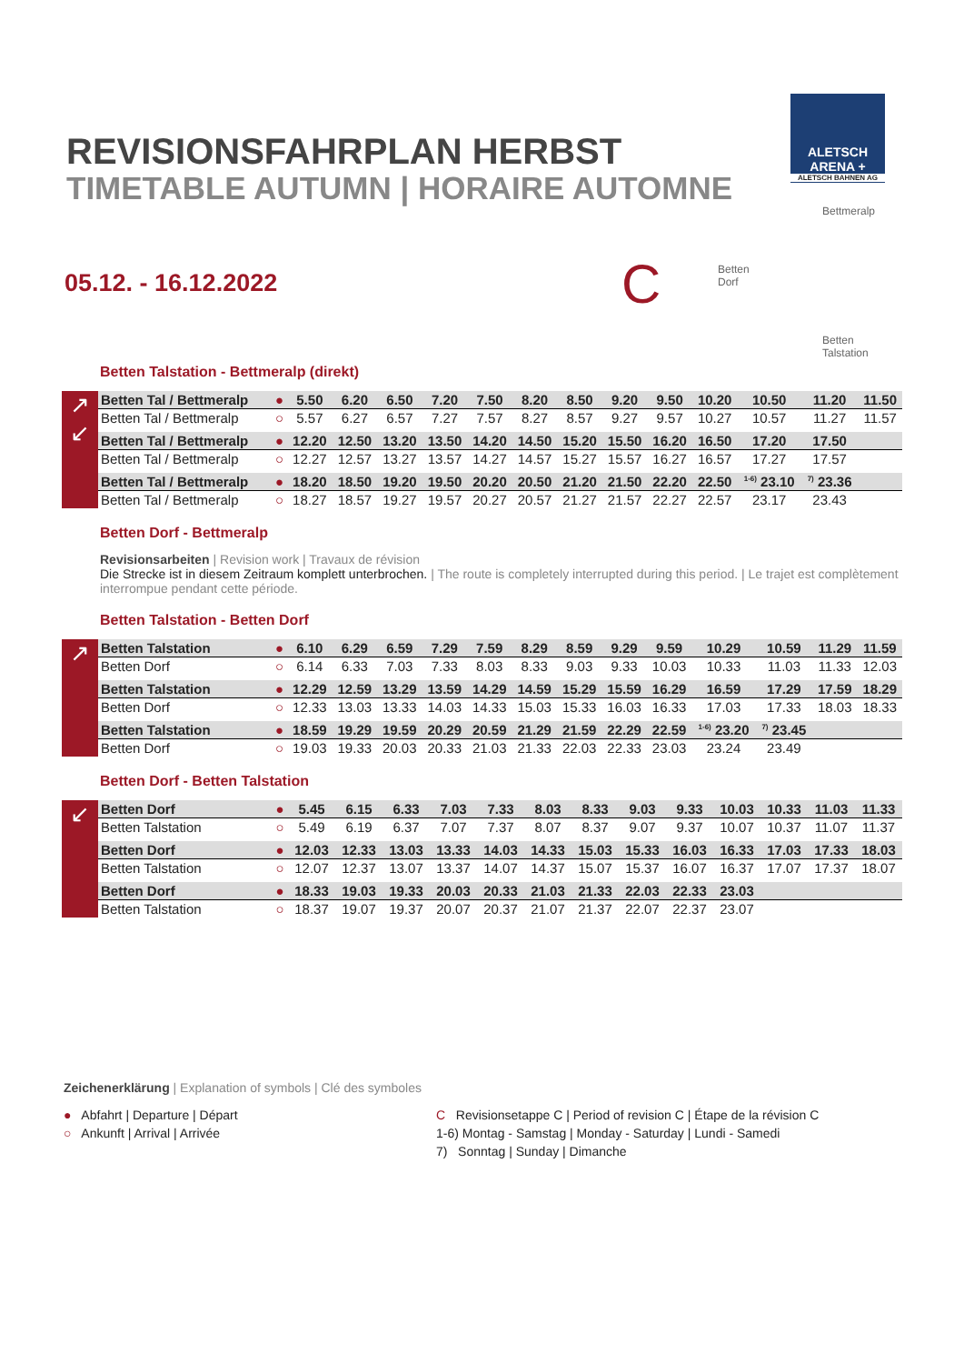ALETSCH
ARENA +
ALETSCH BAHNEN AG
REVISIONSFAHRPLAN HERBST
TIMETABLE AUTUMN | HORAIRE AUTOMNE
05.12. - 16.12.2022 C
Bettmeralp
Betten
Dorf
Betten
Talstation
Betten Talstation - Bettmeralp (direkt)
↗
↙
| Betten Tal / Bettmeralp | ● | 5.50 | 6.20 | 6.50 | 7.20 | 7.50 | 8.20 | 8.50 | 9.20 | 9.50 | 10.20 | 10.50 | 11.20 | 11.50 |
| Betten Tal / Bettmeralp | ○ | 5.57 | 6.27 | 6.57 | 7.27 | 7.57 | 8.27 | 8.57 | 9.27 | 9.57 | 10.27 | 10.57 | 11.27 | 11.57 |
| Betten Tal / Bettmeralp | ● | 12.20 | 12.50 | 13.20 | 13.50 | 14.20 | 14.50 | 15.20 | 15.50 | 16.20 | 16.50 | 17.20 | 17.50 | |
| Betten Tal / Bettmeralp | ○ | 12.27 | 12.57 | 13.27 | 13.57 | 14.27 | 14.57 | 15.27 | 15.57 | 16.27 | 16.57 | 17.27 | 17.57 | |
| Betten Tal / Bettmeralp | ● | 18.20 | 18.50 | 19.20 | 19.50 | 20.20 | 20.50 | 21.20 | 21.50 | 22.20 | 22.50 | <sup>1-6)</sup> 23.10 | <sup>7)</sup> 23.36 | |
| Betten Tal / Bettmeralp | ○ | 18.27 | 18.57 | 19.27 | 19.57 | 20.27 | 20.57 | 21.27 | 21.57 | 22.27 | 22.57 | 23.17 | 23.43 | |
Betten Dorf - Bettmeralp
Revisionsarbeiten | Revision work | Travaux de révision
Die Strecke ist in diesem Zeitraum komplett unterbrochen. | The route is completely interrupted during this period. | Le trajet est complètement interrompue pendant cette période.
Betten Talstation - Betten Dorf
↗
| Betten Talstation | ● | 6.10 | 6.29 | 6.59 | 7.29 | 7.59 | 8.29 | 8.59 | 9.29 | 9.59 | 10.29 | 10.59 | 11.29 | 11.59 |
| Betten Dorf | ○ | 6.14 | 6.33 | 7.03 | 7.33 | 8.03 | 8.33 | 9.03 | 9.33 | 10.03 | 10.33 | 11.03 | 11.33 | 12.03 |
| Betten Talstation | ● | 12.29 | 12.59 | 13.29 | 13.59 | 14.29 | 14.59 | 15.29 | 15.59 | 16.29 | 16.59 | 17.29 | 17.59 | 18.29 |
| Betten Dorf | ○ | 12.33 | 13.03 | 13.33 | 14.03 | 14.33 | 15.03 | 15.33 | 16.03 | 16.33 | 17.03 | 17.33 | 18.03 | 18.33 |
| Betten Talstation | ● | 18.59 | 19.29 | 19.59 | 20.29 | 20.59 | 21.29 | 21.59 | 22.29 | 22.59 | <sup>1-6)</sup> 23.20 | <sup>7)</sup> 23.45 | | |
| Betten Dorf | ○ | 19.03 | 19.33 | 20.03 | 20.33 | 21.03 | 21.33 | 22.03 | 22.33 | 23.03 | 23.24 | 23.49 | | |
Betten Dorf - Betten Talstation
↙
| Betten Dorf | ● | 5.45 | 6.15 | 6.33 | 7.03 | 7.33 | 8.03 | 8.33 | 9.03 | 9.33 | 10.03 | 10.33 | 11.03 | 11.33 |
| Betten Talstation | ○ | 5.49 | 6.19 | 6.37 | 7.07 | 7.37 | 8.07 | 8.37 | 9.07 | 9.37 | 10.07 | 10.37 | 11.07 | 11.37 |
| Betten Dorf | ● | 12.03 | 12.33 | 13.03 | 13.33 | 14.03 | 14.33 | 15.03 | 15.33 | 16.03 | 16.33 | 17.03 | 17.33 | 18.03 |
| Betten Talstation | ○ | 12.07 | 12.37 | 13.07 | 13.37 | 14.07 | 14.37 | 15.07 | 15.37 | 16.07 | 16.37 | 17.07 | 17.37 | 18.07 |
| Betten Dorf | ● | 18.33 | 19.03 | 19.33 | 20.03 | 20.33 | 21.03 | 21.33 | 22.03 | 22.33 | 23.03 | | | |
| Betten Talstation | ○ | 18.37 | 19.07 | 19.37 | 20.07 | 20.37 | 21.07 | 21.37 | 22.07 | 22.37 | 23.07 | | | |
Zeichenerklärung | Explanation of symbols | Clé des symboles
● Abfahrt | Departure | Départ
○ Ankunft | Arrival | Arrivée
C Revisionsetappe C | Period of revision C | Étape de la révision C
1-6) Montag - Samstag | Monday - Saturday | Lundi - Samedi
7) Sonntag | Sunday | Dimanche